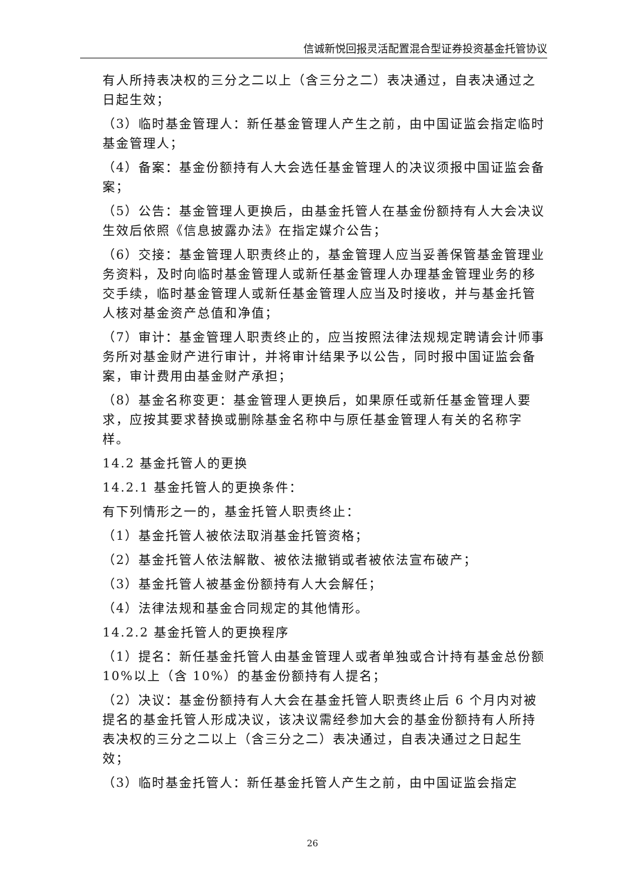信诚新悦回报灵活配置混合型证券投资基金托管协议
有人所持表决权的三分之二以上（含三分之二）表决通过，自表决通过之日起生效；
（3）临时基金管理人：新任基金管理人产生之前，由中国证监会指定临时基金管理人；
（4）备案：基金份额持有人大会选任基金管理人的决议须报中国证监会备案；
（5）公告：基金管理人更换后，由基金托管人在基金份额持有人大会决议生效后依照《信息披露办法》在指定媒介公告；
（6）交接：基金管理人职责终止的，基金管理人应当妥善保管基金管理业务资料，及时向临时基金管理人或新任基金管理人办理基金管理业务的移交手续，临时基金管理人或新任基金管理人应当及时接收，并与基金托管人核对基金资产总值和净值；
（7）审计：基金管理人职责终止的，应当按照法律法规规定聘请会计师事务所对基金财产进行审计，并将审计结果予以公告，同时报中国证监会备案，审计费用由基金财产承担；
（8）基金名称变更：基金管理人更换后，如果原任或新任基金管理人要求，应按其要求替换或删除基金名称中与原任基金管理人有关的名称字样。
14.2 基金托管人的更换
14.2.1 基金托管人的更换条件：
有下列情形之一的，基金托管人职责终止：
（1）基金托管人被依法取消基金托管资格；
（2）基金托管人依法解散、被依法撤销或者被依法宣布破产；
（3）基金托管人被基金份额持有人大会解任；
（4）法律法规和基金合同规定的其他情形。
14.2.2 基金托管人的更换程序
（1）提名：新任基金托管人由基金管理人或者单独或合计持有基金总份额 10%以上（含 10%）的基金份额持有人提名；
（2）决议：基金份额持有人大会在基金托管人职责终止后 6 个月内对被提名的基金托管人形成决议，该决议需经参加大会的基金份额持有人所持表决权的三分之二以上（含三分之二）表决通过，自表决通过之日起生效；
（3）临时基金托管人：新任基金托管人产生之前，由中国证监会指定
26